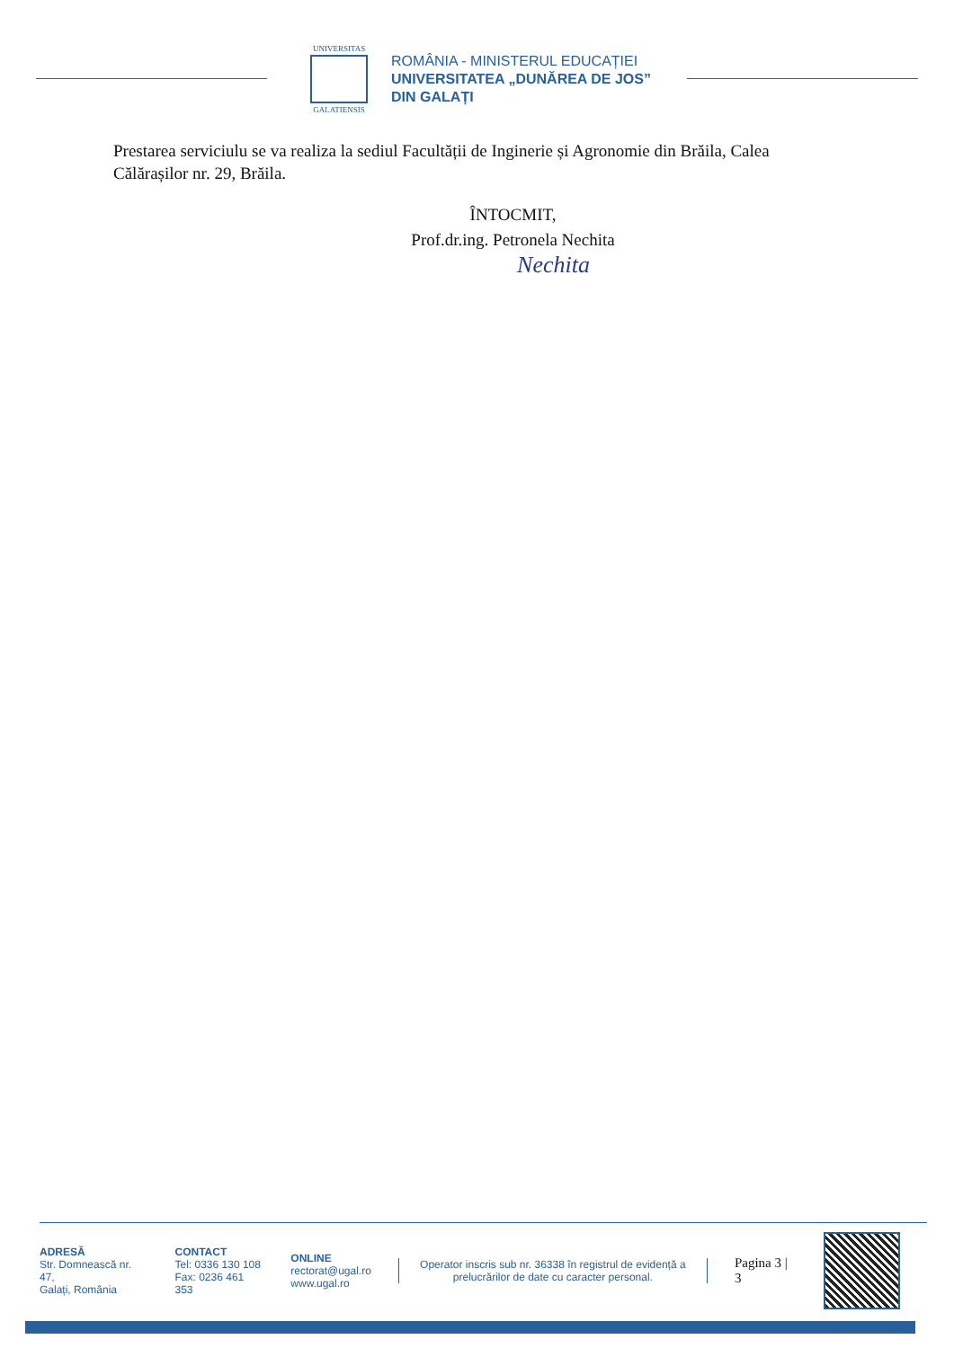UNIVERSITAS
GALATIENSIS
ROMÂNIA - MINISTERUL EDUCAȚIEI
UNIVERSITATEA „DUNĂREA DE JOS”
DIN GALAȚI
Prestarea serviciulu se va realiza la sediul Facultății de Inginerie și Agronomie din Brăila, Calea Călărașilor nr. 29, Brăila.
ÎNTOCMIT,
Prof.dr.ing. Petronela Nechita
Nechita
ADRESĂ
Str. Domnească nr. 47,
Galați, România
CONTACT
Tel: 0336 130 108
Fax: 0236 461 353
ONLINE
rectorat@ugal.ro
www.ugal.ro
Operator inscris sub nr. 36338 în registrul de evidență a prelucrărilor de date cu caracter personal.
Pagina 3 | 3